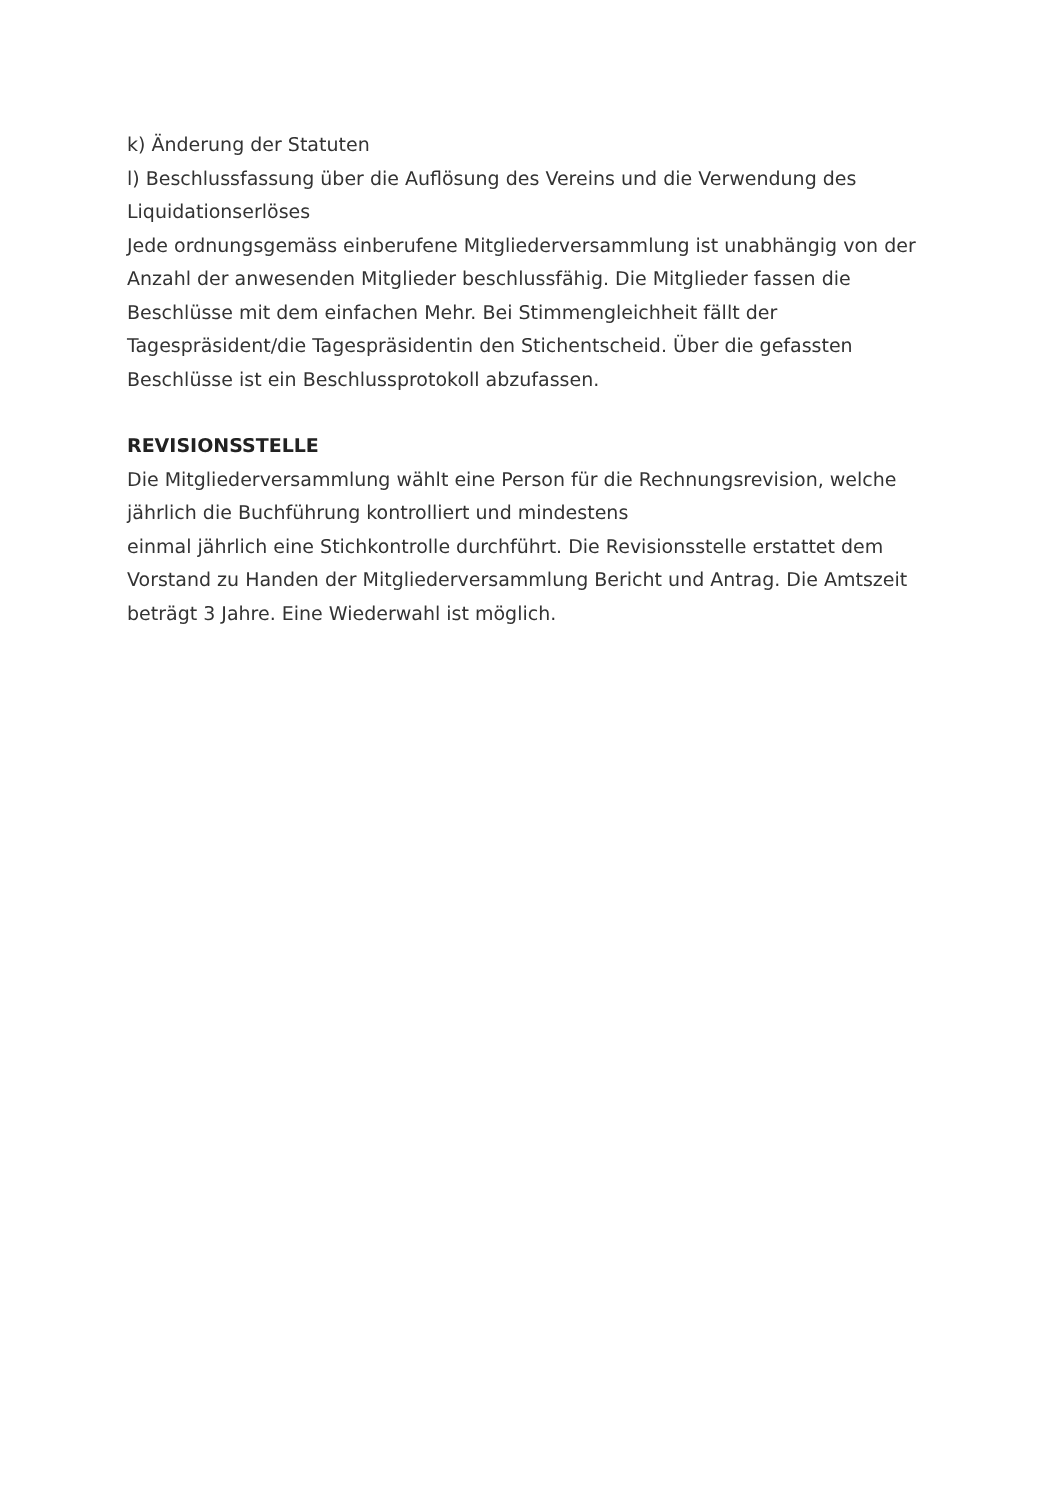k) Änderung der Statuten
l) Beschlussfassung über die Auflösung des Vereins und die Verwendung des Liquidationserlöses
Jede ordnungsgemäss einberufene Mitgliederversammlung ist unabhängig von der Anzahl der anwesenden Mitglieder beschlussfähig. Die Mitglieder fassen die Beschlüsse mit dem einfachen Mehr. Bei Stimmengleichheit fällt der Tagespräsident/die Tagespräsidentin den Stichentscheid. Über die gefassten Beschlüsse ist ein Beschlussprotokoll abzufassen.
REVISIONSSTELLE
Die Mitgliederversammlung wählt eine Person für die Rechnungsrevision, welche jährlich die Buchführung kontrolliert und mindestens
einmal jährlich eine Stichkontrolle durchführt. Die Revisionsstelle erstattet dem Vorstand zu Handen der Mitgliederversammlung Bericht und Antrag. Die Amtszeit beträgt 3 Jahre. Eine Wiederwahl ist möglich.